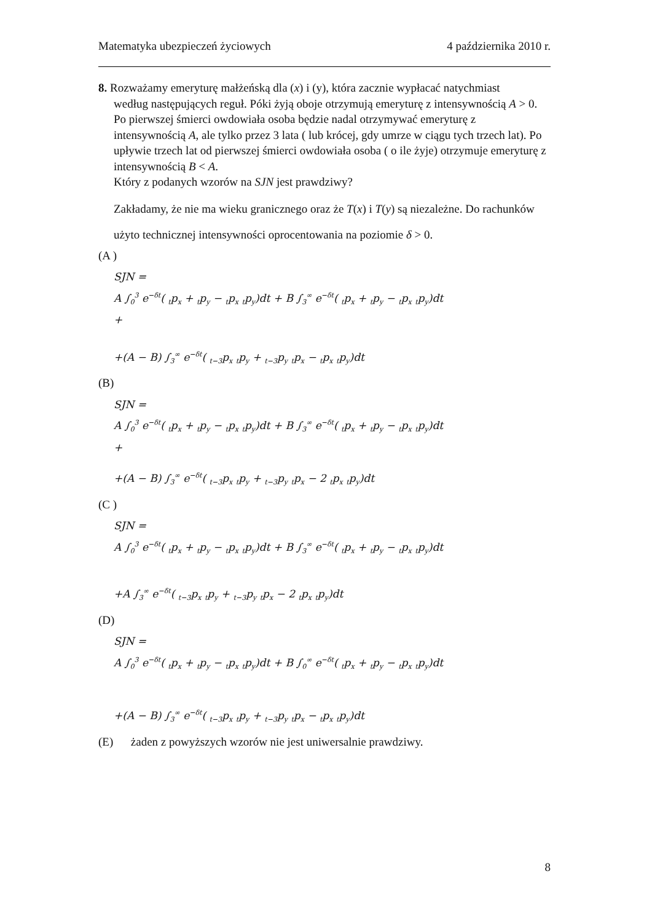Matematyka ubezpieczeń życiowych 4 października 2010 r.
8. Rozważamy emeryturę małżeńską dla (x) i (y), która zacznie wypłacać natychmiast
według następujących reguł. Póki żyją oboje otrzymują emeryturę z intensywnością A > 0. Po pierwszej śmierci owdowiała osoba będzie nadal otrzymywać emeryturę z intensywnością A, ale tylko przez 3 lata ( lub krócej, gdy umrze w ciągu tych trzech lat). Po upływie trzech lat od pierwszej śmierci owdowiała osoba ( o ile żyje) otrzymuje emeryturę z intensywnością B < A.
Który z podanych wzorów na SJN jest prawdziwy?
Zakładamy, że nie ma wieku granicznego oraz że T(x) i T(y) są niezależne. Do rachunków użyto technicznej intensywności oprocentowania na poziomie δ > 0.
(A )
SJN =
A ∫<sub>0</sub><sup>3</sup> e<sup>−δt</sup>( <sub>t</sub>p<sub>x</sub> + <sub>t</sub>p<sub>y</sub> − <sub>t</sub>p<sub>x</sub> <sub>t</sub>p<sub>y</sub>)dt + B ∫<sub>3</sub><sup>∞</sup> e<sup>−δt</sup>( <sub>t</sub>p<sub>x</sub> + <sub>t</sub>p<sub>y</sub> − <sub>t</sub>p<sub>x</sub> <sub>t</sub>p<sub>y</sub>)dt
+
+(A − B) ∫<sub>3</sub><sup>∞</sup> e<sup>−δt</sup>( <sub>t−3</sub>p<sub>x</sub> <sub>t</sub>p<sub>y</sub> + <sub>t−3</sub>p<sub>y</sub> <sub>t</sub>p<sub>x</sub> − <sub>t</sub>p<sub>x</sub> <sub>t</sub>p<sub>y</sub>)dt
(B)
SJN =
A ∫<sub>0</sub><sup>3</sup> e<sup>−δt</sup>( <sub>t</sub>p<sub>x</sub> + <sub>t</sub>p<sub>y</sub> − <sub>t</sub>p<sub>x</sub> <sub>t</sub>p<sub>y</sub>)dt + B ∫<sub>3</sub><sup>∞</sup> e<sup>−δt</sup>( <sub>t</sub>p<sub>x</sub> + <sub>t</sub>p<sub>y</sub> − <sub>t</sub>p<sub>x</sub> <sub>t</sub>p<sub>y</sub>)dt
+
+(A − B) ∫<sub>3</sub><sup>∞</sup> e<sup>−δt</sup>( <sub>t−3</sub>p<sub>x</sub> <sub>t</sub>p<sub>y</sub> + <sub>t−3</sub>p<sub>y</sub> <sub>t</sub>p<sub>x</sub> − 2 <sub>t</sub>p<sub>x</sub> <sub>t</sub>p<sub>y</sub>)dt
(C )
SJN =
A ∫<sub>0</sub><sup>3</sup> e<sup>−δt</sup>( <sub>t</sub>p<sub>x</sub> + <sub>t</sub>p<sub>y</sub> − <sub>t</sub>p<sub>x</sub> <sub>t</sub>p<sub>y</sub>)dt + B ∫<sub>3</sub><sup>∞</sup> e<sup>−δt</sup>( <sub>t</sub>p<sub>x</sub> + <sub>t</sub>p<sub>y</sub> − <sub>t</sub>p<sub>x</sub> <sub>t</sub>p<sub>y</sub>)dt
+A ∫<sub>3</sub><sup>∞</sup> e<sup>−δt</sup>( <sub>t−3</sub>p<sub>x</sub> <sub>t</sub>p<sub>y</sub> + <sub>t−3</sub>p<sub>y</sub> <sub>t</sub>p<sub>x</sub> − 2 <sub>t</sub>p<sub>x</sub> <sub>t</sub>p<sub>y</sub>)dt
(D)
SJN =
A ∫<sub>0</sub><sup>3</sup> e<sup>−δt</sup>( <sub>t</sub>p<sub>x</sub> + <sub>t</sub>p<sub>y</sub> − <sub>t</sub>p<sub>x</sub> <sub>t</sub>p<sub>y</sub>)dt + B ∫<sub>0</sub><sup>∞</sup> e<sup>−δt</sup>( <sub>t</sub>p<sub>x</sub> + <sub>t</sub>p<sub>y</sub> − <sub>t</sub>p<sub>x</sub> <sub>t</sub>p<sub>y</sub>)dt
+(A − B) ∫<sub>3</sub><sup>∞</sup> e<sup>−δt</sup>( <sub>t−3</sub>p<sub>x</sub> <sub>t</sub>p<sub>y</sub> + <sub>t−3</sub>p<sub>y</sub> <sub>t</sub>p<sub>x</sub> − <sub>t</sub>p<sub>x</sub> <sub>t</sub>p<sub>y</sub>)dt
(E) żaden z powyższych wzorów nie jest uniwersalnie prawdziwy.
8